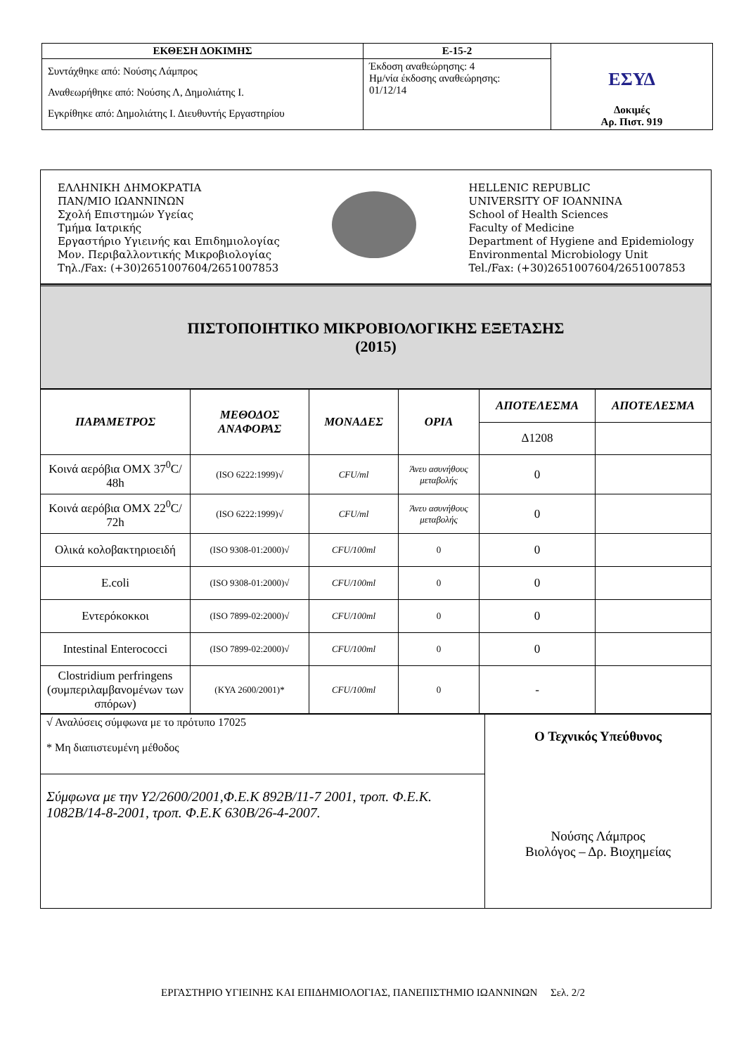| ΕΚΘΕΣΗ ΔΟΚΙΜΗΣ | Ε-15-2 | ΕΣΥΔ Δοκιμές Αρ. Πιστ. 919 |
| Συντάχθηκε από: Νούσης Λάμπρος Αναθεωρήθηκε από: Νούσης Λ, Δημολιάτης Ι. Εγκρίθηκε από: Δημολιάτης Ι. Διευθυντής Εργαστηρίου | Έκδοση αναθεώρησης: 4 Ημ/νία έκδοσης αναθεώρησης: 01/12/14 | |
ΕΛΛΗΝΙΚΗ ΔΗΜΟΚΡΑΤΙΑ
ΠΑΝ/ΜΙΟ ΙΩΑΝΝΙΝΩΝ
Σχολή Επιστημών Υγείας
Τμήμα Ιατρικής
Εργαστήριο Υγιεινής και Επιδημιολογίας
Μον. Περιβαλλοντικής Μικροβιολογίας
Τηλ./Fax: (+30)2651007604/2651007853
HELLENIC REPUBLIC
UNIVERSITY OF IOANNINA
School of Health Sciences
Faculty of Medicine
Department of Hygiene and Epidemiology
Environmental Microbiology Unit
Tel./Fax: (+30)2651007604/2651007853
ΠΙΣΤΟΠΟΙΗΤΙΚΟ ΜΙΚΡΟΒΙΟΛΟΓΙΚΗΣ ΕΞΕΤΑΣΗΣ
(2015)
| ΠΑΡΑΜΕΤΡΟΣ | ΜΕΘΟΔΟΣ ΑΝΑΦΟΡΑΣ | ΜΟΝΑΔΕΣ | ΟΡΙΑ | ΑΠΟΤΕΛΕΣΜΑ | ΑΠΟΤΕΛΕΣΜΑ |
| --- | --- | --- | --- | --- | --- |
| | | | | Δ1208 | |
| Κοινά αερόβια ΟΜΧ 37<sup>0</sup>C/ 48h | (ISO 6222:1999)√ | CFU/ml | Άνευ ασυνήθους μεταβολής | 0 | |
| Κοινά αερόβια ΟΜΧ 22<sup>0</sup>C/ 72h | (ISO 6222:1999)√ | CFU/ml | Άνευ ασυνήθους μεταβολής | 0 | |
| Ολικά κολοβακτηριοειδή | (ISO 9308-01:2000)√ | CFU/100ml | 0 | 0 | |
| E.coli | (ISO 9308-01:2000)√ | CFU/100ml | 0 | 0 | |
| Εντερόκοκκοι | (ISO 7899-02:2000)√ | CFU/100ml | 0 | 0 | |
| Intestinal Enterococci | (ISO 7899-02:2000)√ | CFU/100ml | 0 | 0 | |
| Clostridium perfringens (συμπεριλαμβανομένων των σπόρων) | (ΚΥΑ 2600/2001)* | CFU/100ml | 0 | - | |
| √ Αναλύσεις σύμφωνα με το πρότυπο 17025 * Μη διαπιστευμένη μέθοδος | Ο Τεχνικός Υπεύθυνος Νούσης Λάμπρος Βιολόγος – Δρ. Βιοχημείας |
| Σύμφωνα με την Υ2/2600/2001,Φ.Ε.Κ 892Β/11-7 2001, τροπ. Φ.Ε.Κ. 1082Β/14-8-2001, τροπ. Φ.Ε.Κ 630Β/26-4-2007. | |
ΕΡΓΑΣΤΗΡΙΟ ΥΓΙΕΙΝΗΣ ΚΑΙ ΕΠΙΔΗΜΙΟΛΟΓΙΑΣ, ΠΑΝΕΠΙΣΤΗΜΙΟ ΙΩΑΝΝΙΝΩΝ Σελ. 2/2